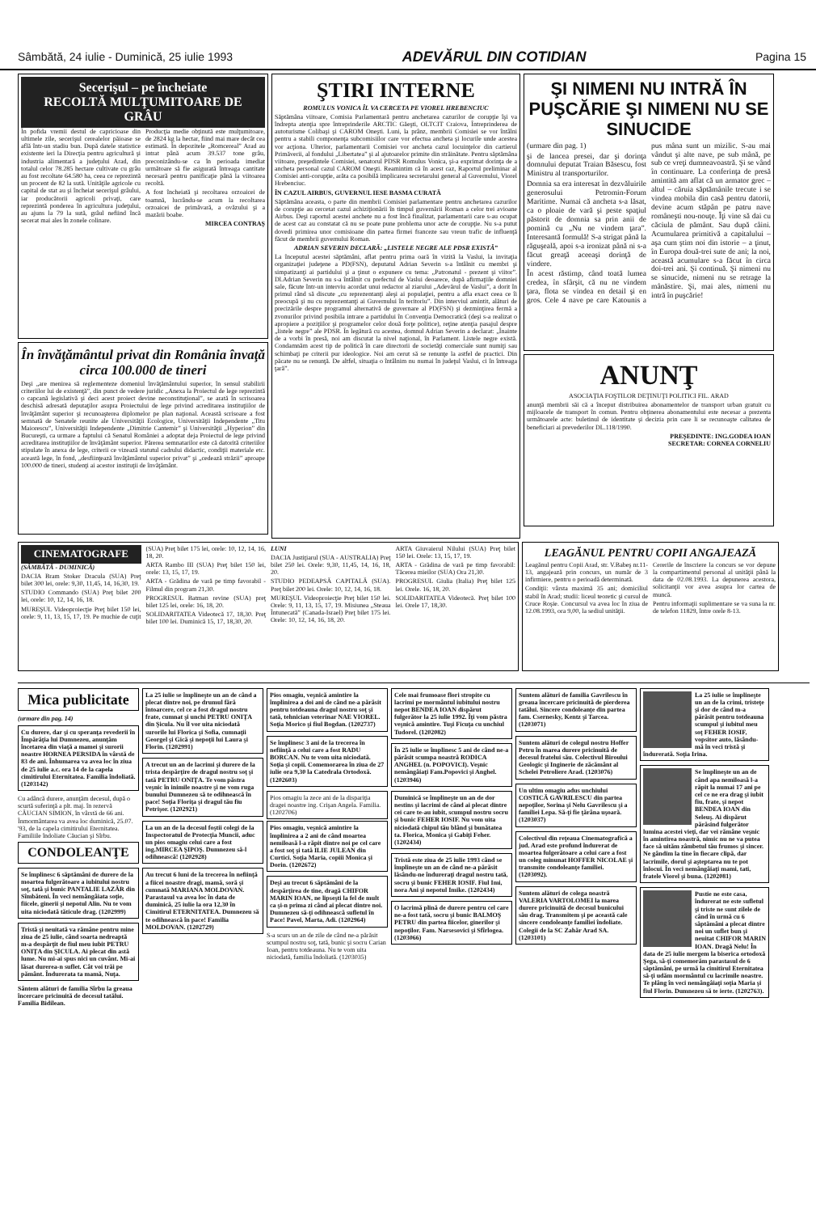Sâmbătă, 24 iulie - Duminică, 25 iulie 1993 ADEVĂRUL DIN COTIDIAN Pagina 15
Secerişul – pe încheiate
RECOLTĂ MULŢUMITOARE DE GRÂU
În pofida vremii destul de capricioase din ultimele zile, secerişul cerealelor păioase se află într-un stadiu bun. După datele statistice existente ieri la Direcţia pentru agricultură şi industria alimentară a judeţului Arad, din totalul celor 78.285 hectare cultivate cu grâu au fost recoltate 64.580 ha, ceea ce reprezintă un procent de 82 la sută. Unităţile agricole cu capital de stat au şi încheiat secerişul grâului, iar producătorii agricoli privaţi, care reprezintă ponderea în agricultura judeţului, au ajuns la 79 la sută, grâul nefiind încă secerat mai ales în zonele colinare.
Producţia medie obţinută este mulţumitoare, de 2824 kg la hectar, fiind mai mare decât cea estimată. În depozitele „Romcereal” Arad au intrat până acum 39.537 tone grâu, preconizându-se ca în perioada imediat următoare să fie asigurată întreaga cantitate necesară pentru panificaţie până la viitoarea recoltă.
A fost încheiată şi recoltarea orzoaicei de toamnă, lucrându-se acum la recoltarea orzoaicei de primăvară, a ovăzului şi a mazării boabe.
MIRCEA CONTRAŞ
În învăţământul privat din România învaţă circa 100.000 de tineri
Deşi „are menirea să reglementeze domeniul învăţământului superior, în sensul stabilirii criteriilor lui de existenţă”, din punct de vedere juridic „Anexa la Proiectul de lege reprezintă o capcană legislativă şi deci acest proiect devine neconstituţional”, se arată în scrisoarea deschisă adresată deputaţilor asupra Proiectului de lege privind acreditarea instituţiilor de învăţământ superior şi recunoaşterea diplomelor pe plan naţional. Această scrisoare a fost semnată de Senatele reunite ale Universităţii Ecologice, Universităţii Independente „Titu Maiorescu”, Universităţii Independente „Dimitrie Cantemir” şi Universităţii „Hyperion” din Bucureşti, ca urmare a faptului că Senatul României a adoptat deja Proiectul de lege privind acreditarea instituţiilor de învăţământ superior. Părerea semnatarilor este că datorită criteriilor stipulate în anexa de lege, criterii ce vizează statutul cadrului didactic, condiţii materiale etc. această lege, în fond, „desfiinţează învăţământul superior privat” şi „cedează străzii” aproape 100.000 de tineri, studenţi ai acestor instituţii de învăţământ.
ŞTIRI INTERNE
ROMULUS VONICA ÎL VA CERCETA PE VIOREL HREBENCIUC
Săptămâna viitoare, Comisia Parlamentară pentru anchetarea cazurilor de corupţie îşi va îndrepta atenţia spre întreprinderile ARCTIC Găeşti, OLTCIT Craiova, Întreprinderea de autoturisme Colibaşi şi CAROM Oneşti. Luni, la prânz, membrii Comisiei se vor întâlni pentru a stabili componenţa subcomisiilor care vor efectua ancheta şi locurile unde acestea vor acţiona. Ulterior, parlamentarii Comisiei vor ancheta cazul locuinţelor din cartierul Primăverii, al fondului „Libertatea” şi al ajutoarelor primite din străinătate. Pentru săptămâna viitoare, preşedintele Comisiei, senatorul PDSR Romulus Vonica, şi-a exprimat dorinţa de a ancheta personal cazul CAROM Oneşti. Reamintim că în acest caz, Raportul preliminar al Comisiei anti-corupţie, arăta ca posibilă implicarea secretarului general al Guvernului, Viorel Hrebenciuc.
ÎN CAZUL AIRBUS, GUVERNUL IESE BASMA CURATĂ
Săptămâna aceasta, o parte din membrii Comisiei parlamentare pentru anchetarea cazurilor de corupţie au cercetat cazul achiziţionării în timpul guvernării Roman a celor trei avioane Airbus. Deşi raportul acestei anchete nu a fost încă finalizat, parlamentarii care s-au ocupat de acest caz au constatat că nu se poate pune problema unor acte de corupţie. Nu s-a putut dovedi primirea unor comisioane din partea firmei franceze sau vreun trafic de influenţă făcut de membrii guvernului Roman.
ADRIAN SEVERIN DECLARĂ: „LISTELE NEGRE ALE PDSR EXISTĂ”
La începutul acestei săptămâni, aflat pentru prima oară în vizită la Vaslui, la invitaţia organizaţiei judeţene a PD(FSN), deputatul Adrian Severin s-a întâlnit cu membri şi simpatizanţi ai partidului şi a ţinut o expunere cu tema: „Patronatul - prezent şi viitor”. Dl.Adrian Severin nu s-a întâlnit cu prefectul de Vaslui deoarece, după afirmaţiile domniei sale, făcute într-un interviu acordat unui redactor al ziarului „Adevărul de Vaslui”, a dorit în primul rând să discute „cu reprezentanţi aleşi ai populaţiei, pentru a afla exact ceea ce îi preocupă şi nu cu reprezentanţi ai Guvernului în teritoriu”. Din interviul amintit, alături de precizările despre programul alternativă de guvernare al PD(FSN) şi dezminţirea fermă a zvonurilor privind posibila intrare a partidului în Convenţia Democratică (deşi s-a realizat o apropiere a poziţiilor şi programelor celor două forţe politice), reţine atenţia pasajul despre „listele negre” ale PDSR. În legătură cu acestea, domnul Adrian Severin a declarat: „Înainte de a vorbi în presă, noi am discutat la nivel naţional, în Parlament. Listele negre există. Condamnăm acest tip de politică în care directorii de societăţi comerciale sunt numiţi sau schimbaţi pe criterii pur ideologice. Noi am cerut să se renunţe la astfel de practici. Din păcate nu se renunţă. De altfel, situaţia o întâlnim nu numai în judeţul Vaslui, ci în întreaga ţară”.
ŞI NIMENI NU INTRĂ ÎN PUŞCĂRIE ŞI NIMENI NU SE SINUCIDE
(urmare din pag. 1)
şi de lancea presei, dar şi dorinţa domnului deputat Traian Băsescu, fost Ministru al transporturilor.
Domnia sa era interesat în dezvăluirile generosului Petromin-Forum Maritime. Numai că ancheta s-a lăsat, ca o ploaie de vară şi peste spaţiul păstorit de domnia sa prin anii de pomină cu „Nu ne vindem ţara”. Interesantă formulă! S-a strigat până la răguşeală, apoi s-a ironizat până ni s-a făcut greaţă aceeaşi dorinţă de vindere.
În acest răstimp, când toată lumea credea, în sfârşit, că nu ne vindem ţara, flota se vindea en detail şi en gros. Cele 4 nave pe care Katounis a pus mâna sunt un mizilic. S-au mai vândut şi alte nave, pe sub mână, pe sub ce vreţi dumneavoastră. Şi se vând în continuare. La conferinţa de presă amintită am aflat că un armator grec – altul – căruia săptămânile trecute i se vindea mobila din casă pentru datorii, devine acum stăpân pe patru nave româneşti nou-nouţe. Îţi vine să dai cu căciula de pământ. Sau după câini. Acumularea primitivă a capitalului – aşa cum ştim noi din istorie – a ţinut, în Europa două-trei sute de ani; la noi, această acumulare s-a făcut în circa doi-trei ani. Şi continuă. Şi nimeni nu se sinucide, nimeni nu se retrage la mânăstire. Şi, mai ales, nimeni nu intră în puşcărie!
ANUNŢ
ASOCIAŢIA FOŞTILOR DEŢINUŢI POLITICI FIL. ARAD
anunţă membrii săi că a început distribuirea abonamentelor de transport urban gratuit cu mijloacele de transport în comun. Pentru obţinerea abonamentului este necesar a prezenta următoarele acte: buletinul de identitate şi decizia prin care li se recunoaşte calitatea de beneficiari ai prevederilor DL.118/1990.
PREŞEDINTE: ING.GODEA IOAN
SECRETAR: CORNEA CORNELIU
CINEMATOGRAFE
(SÂMBĂTĂ - DUMINICĂ)
DACIA Bram Stoker Dracula (SUA) Preţ bilet 300 lei, orele: 9,30, 11,45, 14, 16,30, 19.
STUDIO Commando (SUA) Preţ bilet 200 lei, orele: 10, 12, 14, 16, 18.
MUREŞUL Videoproiecţie Preţ bilet 150 lei, orele: 9, 11, 13, 15, 17, 19. Pe muchie de cuţit (SUA) Preţ bilet 175 lei, orele: 10, 12, 14, 16, 18, 20.
ARTA Rambo III (SUA) Preţ bilet 150 lei, orele: 13, 15, 17, 19.
ARTA - Grădina de vară pe timp favorabil - Filmul din program 21,30.
PROGRESUL Batman revine (SUA) preţ bilet 125 lei, orele: 16, 18, 20.
SOLIDARITATEA Videotecă 17, 18,30. Preţ bilet 100 lei. Duminică 15, 17, 18,30, 20.
LUNI
DACIA Justiţiarul (SUA - AUSTRALIA) Preţ bilet 250 lei. Orele: 9,30, 11,45, 14, 16, 18, 20.
STUDIO PEDEAPSĂ CAPITALĂ (SUA). Preţ bilet 200 lei. Orele: 10, 12, 14, 16, 18.
MUREŞUL Videoproiecţie Preţ bilet 150 lei. Orele: 9, 11, 13, 15, 17, 19. Misiunea „Steaua Întunecată” (Canada-Israel) Preţ bilet 175 lei. Orele: 10, 12, 14, 16, 18, 20.
ARTA Giuvaierul Nilului (SUA) Preţ bilet 150 lei. Orele: 13, 15, 17, 19.
ARTA - Grădina de vară pe timp favorabil: Tăcerea mieilor (SUA) Ora 21,30.
PROGRESUL Giulia (Italia) Preţ bilet 125 lei. Orele. 16, 18, 20.
SOLIDARITATEA Videotecă. Preţ bilet 100 lei. Orele 17, 18,30.
LEAGĂNUL PENTRU COPII ANGAJEAZĂ
Leagănul pentru Copii Arad, str. V.Babeş nr.11-13, angajează prin concurs, un număr de 3 infirmiere, pentru o perioadă determinată.
Condiţii: vârsta maximă 35 ani; domiciliul stabil în Arad; studii: liceul teoretic şi cursul de Cruce Roşie. Concursul va avea loc în ziua de 12.08.1993, ora 9,00, la sediul unităţii.
Cererile de înscriere la concurs se vor depune la compartimentul personal al unităţii până la data de 02.08.1993. La depunerea acestora, solicitanţii vor avea asupra lor cartea de muncă.
Pentru informaţii suplimentare se va suna la nr. de telefon 11829, între orele 8-13.
Mica publicitate
(urmare din pag. 14)
Cu durere, dar şi cu speranţa revederii în Împărăţia lui Dumnezeu, anunţăm încetarea din viaţă a mamei şi surorii noastre HORNEA PERSIDA în vârstă de 83 de ani. Înhumarea va avea loc în ziua de 25 iulie a.c. ora 14 de la capela cimitirului Eternitatea. Familia îndoliată. (1203142)
Cu adâncă durere, anunţăm decesul, după o scurtă suferinţă a plt. maj. în rezervă CĂUCIAN SIMION, în vârstă de 66 ani. Înmormântarea va avea loc duminică, 25.07. '93, de la capela cimitirului Eternitatea. Familiile îndoliate Căucian şi Sîrbu.
CONDOLEANŢE
Se împlinesc 6 săptămâni de durere de la moartea fulgerătoare a iubitului nostru soţ, tată şi bunic PANTALIE LAZĂR din Sîmbăteni. În veci nemângâiata soţie, fiicele, ginerii şi nepotul Alin. Nu te vom uita niciodată tăticule drag. (1202999)
Tristă şi neuitată va rămâne pentru mine ziua de 25 iulie, când soarta nedreaptă m-a despărţit de fiul meu iubit PETRU ONIŢA din ŞICULA. Ai plecat din astă lume. Nu mi-ai spus nici un cuvânt. Mi-ai lăsat durerea-n suflet. Cât voi trăi pe pământ. Îndurerata ta mamă, Nuţa.
Sântem alături de familia Sîrbu la greaua încercare pricinuită de decesul tatălui. Familia Bidilean.
La 25 iulie se împlineşte un an de când a plecat dintre noi, pe drumul fără întoarcere, cel ce a fost dragul nostru frate, cumnat şi unchi PETRU ONIŢA din Şicula. Nu îl vor uita niciodată surorile lui Florica şi Sofia, cumnaţii Georgel şi Gică şi nepoţii lui Laura şi Florin. (1202991)
A trecut un an de lacrimi şi durere de la trista despărţire de dragul nostru soţ şi tată PETRU ONIŢA. Te vom păstra veşnic în inimile noastre şi ne vom ruga bunului Dumnezeu să te odihnească în pace! Soţia Floriţa şi dragul tău fiu Petrişor. (1202921)
La un an de la decesul foştii colegi de la Inspectoratul de Protecţia Muncii, aduc un pios omagiu celui care a fost ing.MIRCEA ŞIPOŞ. Dumnezeu să-l odihnească! (1202928)
Au trecut 6 luni de la trecerea în nefiinţă a fiicei noastre dragi, mamă, soră şi cumnată MARIANA MOLDOVAN. Parastasul va avea loc în data de duminică, 25 iulie la ora 12,30 în Cimitirul ETERNITATEA. Dumnezeu să te odihnească în pace! Familia MOLDOVAN. (1202729)
Pios omagiu, veşnică amintire la împlinirea a doi ani de când ne-a părăsit pentru totdeauna dragul nostru soţ şi tată, tehnician veterinar NAE VIOREL. Soţia Morico şi fiul Bogdan. (1202737)
Se împlinesc 3 ani de la trecerea în nefiinţă a celui care a fost RADU BORCAN. Nu te vom uita niciodată. Soţia şi copii. Comemorarea în ziua de 27 iulie ora 9,30 la Catedrala Ortodoxă. (1202603)
Pios omagiu la zece ani de la dispariţia dragei noastre ing. Crişan Angela. Familia. (1202706)
Pios omagiu, veşnică amintire la împlinirea a 2 ani de când moartea nemiloasă l-a răpit dintre noi pe cel care a fost soţ şi tată ILIE JULEAN din Curtici. Soţia Maria, copiii Monica şi Dorin. (1202672)
Deşi au trecut 6 săptămâni de la despărţirea de tine, dragă CHIFOR MARIN IOAN, ne lipseşti la fel de mult ca şi-n prima zi când ai plecat dintre noi. Dumnezeu să-ţi odihnească sufletul în Pace! Pavel, Marta, Adi. (1202964)
S-a scurs un an de zile de când ne-a părăsit scumpul nostru soţ, tată, bunic şi socru Carian Ioan, pentru totdeauna. Nu te vom uita niciodată, familia îndoliată. (1203035)
Cele mai frumoase flori stropite cu lacrimi pe mormântul iubitului nostru nepot BENDEA IOAN dispărut fulgerător la 25 iulie 1992. Îţi vom păstra veşnică amintire. Tuşi Ficuţa cu unchiul Tudorel. (1202082)
În 25 iulie se împlinesc 5 ani de când ne-a părăsit scumpa noastră RODICA ANGHEL (n. POPOVICI). Veşnic nemângâiaţi Fam.Popovici şi Anghel. (1203946)
Duminică se împlineşte un an de dor nestins şi lacrimi de când ai plecat dintre cei care te-au iubit, scumpul nostru socru şi bunic FEHER IOSIF. Nu vom uita niciodată chipul tău blând şi bunătatea ta. Florica, Monica şi Gabiţi Feher. (1202434)
Tristă este ziua de 25 iulie 1993 când se împlineşte un an de când ne-a părăsit lăsându-ne îndureraţi dragul nostru tată, socru şi bunic FEHER IOSIF. Fiul Imi, nora Ani şi nepotul Imike. (1202434)
O lacrimă plină de durere pentru cel care ne-a fost tată, socru şi bunic BALMOŞ PETRU din partea fiicelor, ginerilor şi nepoţilor. Fam. Narsesovici şi Sfîrlogea. (1203066)
Suntem alături de familia Gavrilescu în greaua încercare pricinuită de pierderea tatălui. Sincere condoleanţe din partea fam. Csernesky, Kentz şi Tarcea. (1203071)
Suntem alături de colegul nostru Hoffer Petru în marea durere pricinuită de decesul fratelui său. Colectivul Biroului Geologic şi Inginerie de zăcământ al Schelei Petroliere Arad. (1203076)
Un ultim omagiu adus unchiului COSTICĂ GAVRILESCU din partea nepoţilor, Sorina şi Nelu Gavrilescu şi a familiei Lepa. Să-ţi fie ţărâna uşoară. (1203037)
Colectivul din reţeaua Cinematografică a jud. Arad este profund îndurerat de moartea fulgerătoare a celui care a fost un coleg minunat HOFFER NICOLAE şi transmite condoleanţe familiei. (1203092).
Suntem alături de colega noastră VALERIA VARTOLOMEI la marea durere pricinuită de decesul bunicului său drag. Transmitem şi pe această cale sincere condoleanţe familiei îndoliate. Colegii de la SC Zahăr Arad SA. (1203101)
La 25 iulie se împlineşte un an de la crimi, tristeţe şi dor de când m-a părăsit pentru totdeauna scumpul şi iubitul meu soţ FEHER IOSIF, vopsitor auto, lăsându-mă în veci tristă şi îndurerată. Soţia Irina.
Se împlineşte un an de când apa nemiloasă l-a răpit la numai 17 ani pe cel ce ne era drag şi iubit fiu, frate, şi nepot BENDEA IOAN din Seleuş. Ai dispărut părăsind fulgerător lumina acestei vieţi, dar vei rămâne veşnic în amintirea noastră, nimic nu ne va putea face să uităm zâmbetul tău frumos şi sincer. Ne gândim la tine în fiecare clipă, dar lacrimile, dorul şi aşteptarea nu te pot înlocui. În veci nemângâiaţi mami, tati, fratele Viorel şi buna. (1202081)
Pustie ne este casa, îndurerat ne este sufletul şi triste ne sunt zilele de când în urmă cu 6 săptămâni a plecat dintre noi un suflet bun şi neuitat CHIFOR MARIN IOAN. Dragă Nelu! În data de 25 iulie mergem la biserica ortodoxă Şega, să-ţi comemorăm parastasul de 6 săptămâni, pe urmă la cimitirul Eternitatea să-ţi udăm mormântul cu lacrimile noastre. Te plâng în veci nemângâiaţi soţia Maria şi fiul Florin. Dumnezeu să te ierte. (1202763).